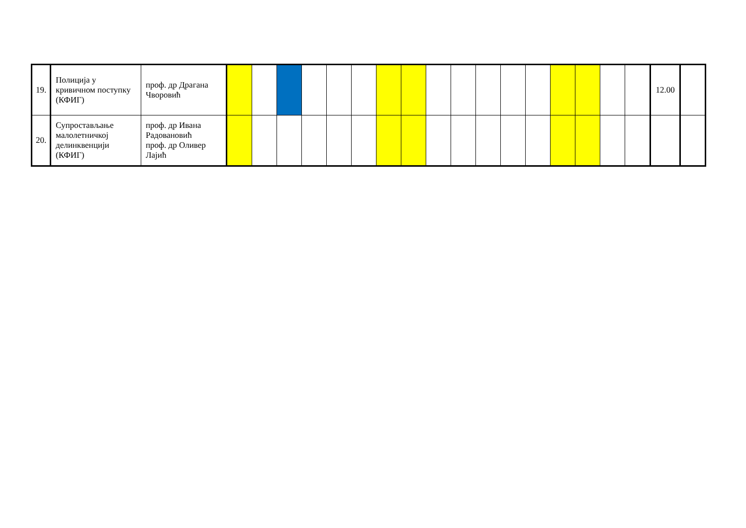| 19. | Полиција у кривичном поступку (КФИГ) | проф. др Драгана Чворовић | | | | | | | | | | | | | | | | | | 12.00 | |
| 20. | Супростављање малолетничкој делинквенцији (КФИГ) | проф. др Ивана Радовановић проф. др Оливер Лајић | | | | | | | | | | | | | | | | | | | |